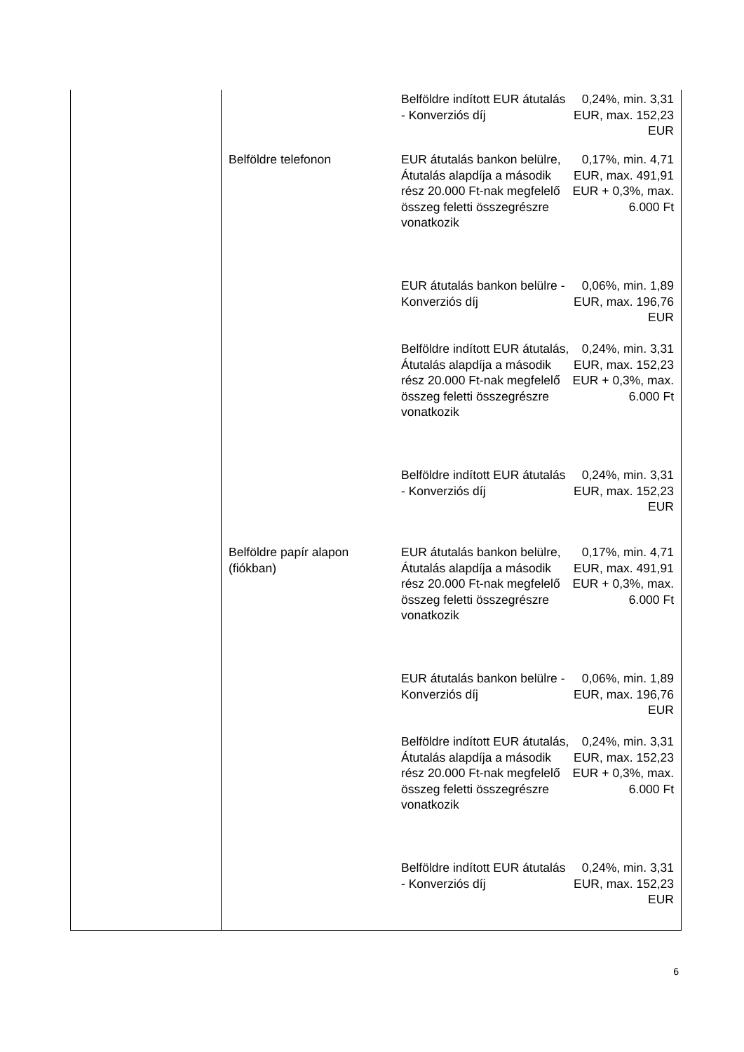| | | Belföldre indított EUR átutalás - Konverziós díj | 0,24%, min. 3,31 EUR, max. 152,23 EUR |
| | Belföldre telefonon | EUR átutalás bankon belülre, Átutalás alapdíja a második rész 20.000 Ft-nak megfelelő összeg feletti összegrészre vonatkozik | 0,17%, min. 4,71 EUR, max. 491,91 EUR + 0,3%, max. 6.000 Ft |
| | | EUR átutalás bankon belülre - Konverziós díj | 0,06%, min. 1,89 EUR, max. 196,76 EUR |
| | | Belföldre indított EUR átutalás, Átutalás alapdíja a második rész 20.000 Ft-nak megfelelő összeg feletti összegrészre vonatkozik | 0,24%, min. 3,31 EUR, max. 152,23 EUR + 0,3%, max. 6.000 Ft |
| | | Belföldre indított EUR átutalás - Konverziós díj | 0,24%, min. 3,31 EUR, max. 152,23 EUR |
| | Belföldre papír alapon (fiókban) | EUR átutalás bankon belülre, Átutalás alapdíja a második rész 20.000 Ft-nak megfelelő összeg feletti összegrészre vonatkozik | 0,17%, min. 4,71 EUR, max. 491,91 EUR + 0,3%, max. 6.000 Ft |
| | | EUR átutalás bankon belülre - Konverziós díj | 0,06%, min. 1,89 EUR, max. 196,76 EUR |
| | | Belföldre indított EUR átutalás, Átutalás alapdíja a második rész 20.000 Ft-nak megfelelő összeg feletti összegrészre vonatkozik | 0,24%, min. 3,31 EUR, max. 152,23 EUR + 0,3%, max. 6.000 Ft |
| | | Belföldre indított EUR átutalás - Konverziós díj | 0,24%, min. 3,31 EUR, max. 152,23 EUR |
6